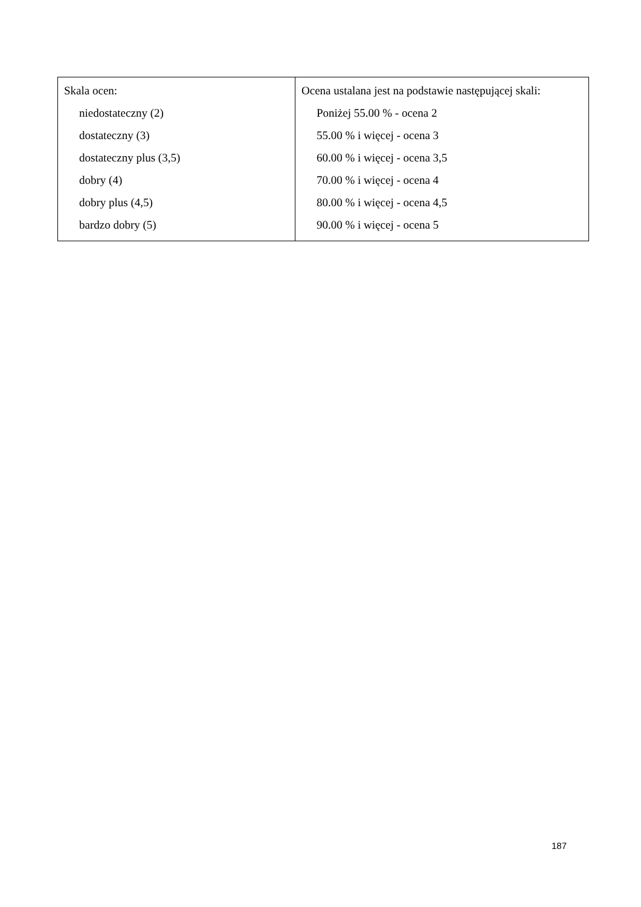| Skala ocen: niedostateczny (2) dostateczny (3) dostateczny plus (3,5) dobry (4) dobry plus (4,5) bardzo dobry (5) | Ocena ustalana jest na podstawie następującej skali: Poniżej 55.00 % - ocena 2 55.00 % i więcej - ocena 3 60.00 % i więcej - ocena 3,5 70.00 % i więcej - ocena 4 80.00 % i więcej - ocena 4,5 90.00 % i więcej - ocena 5 |
187